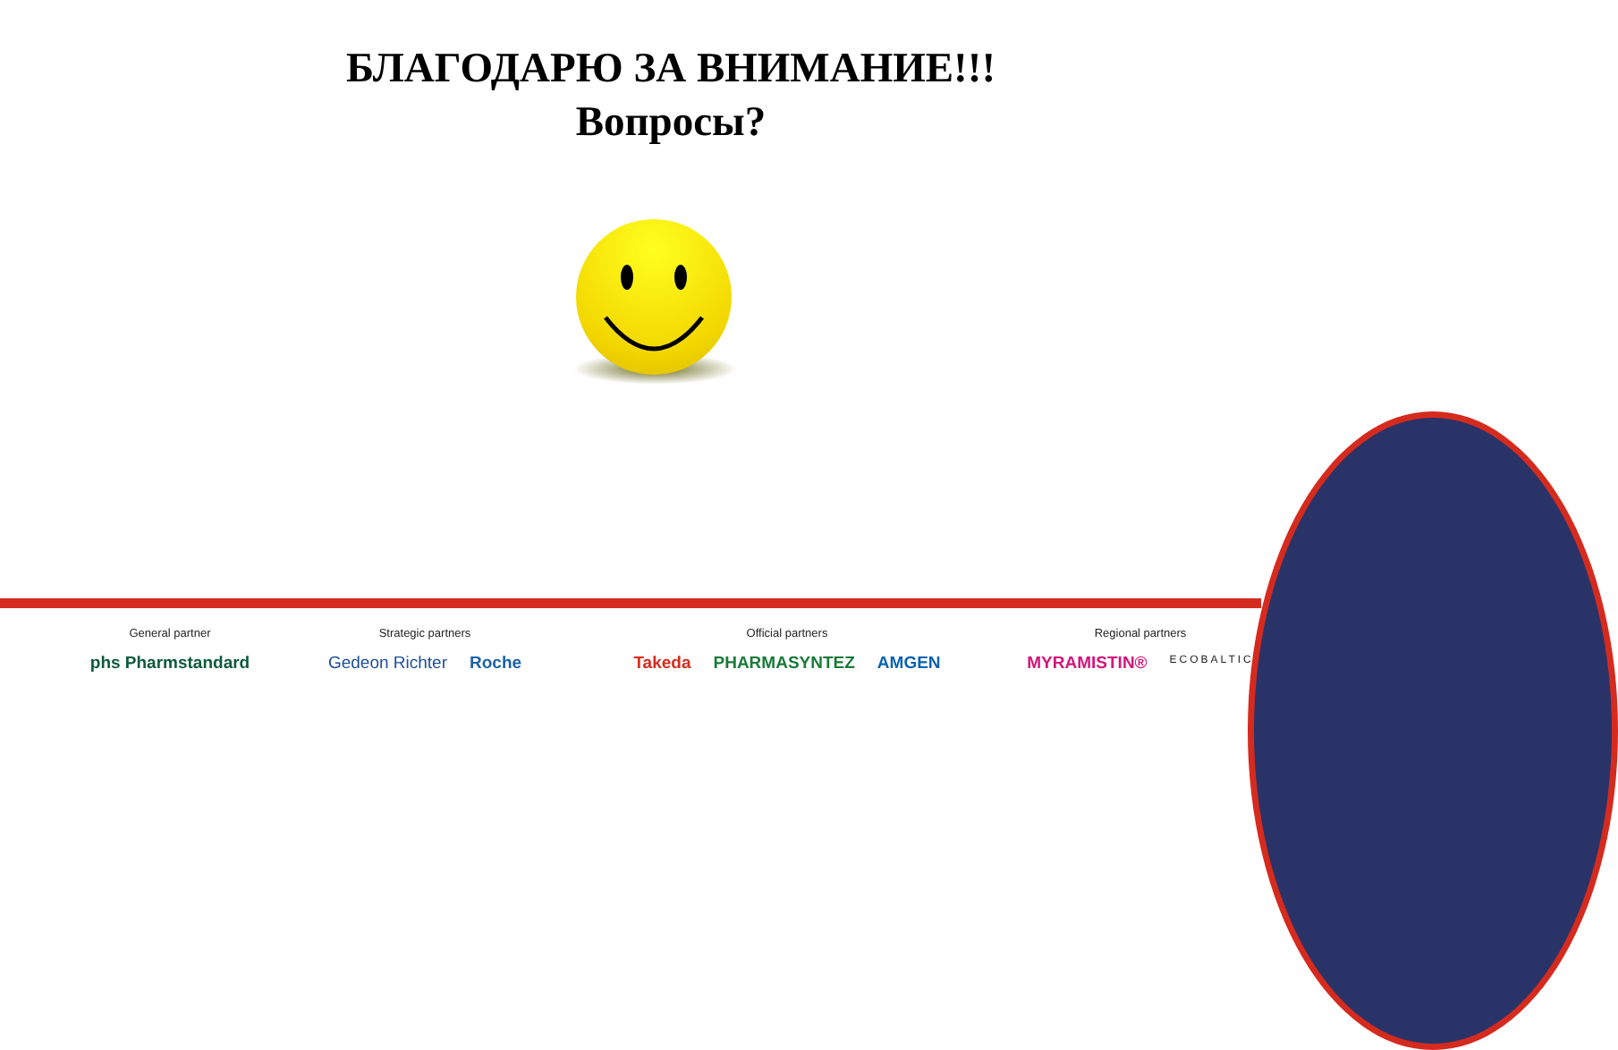БЛАГОДАРЮ ЗА ВНИМАНИЕ!!!
Вопросы?
General partner
phs Pharmstandard
Strategic partners
Gedeon Richter Roche
Official partners
Takeda PHARMASYNTEZ AMGEN
Regional partners
MYRAMISTIN® ECOBALTIC